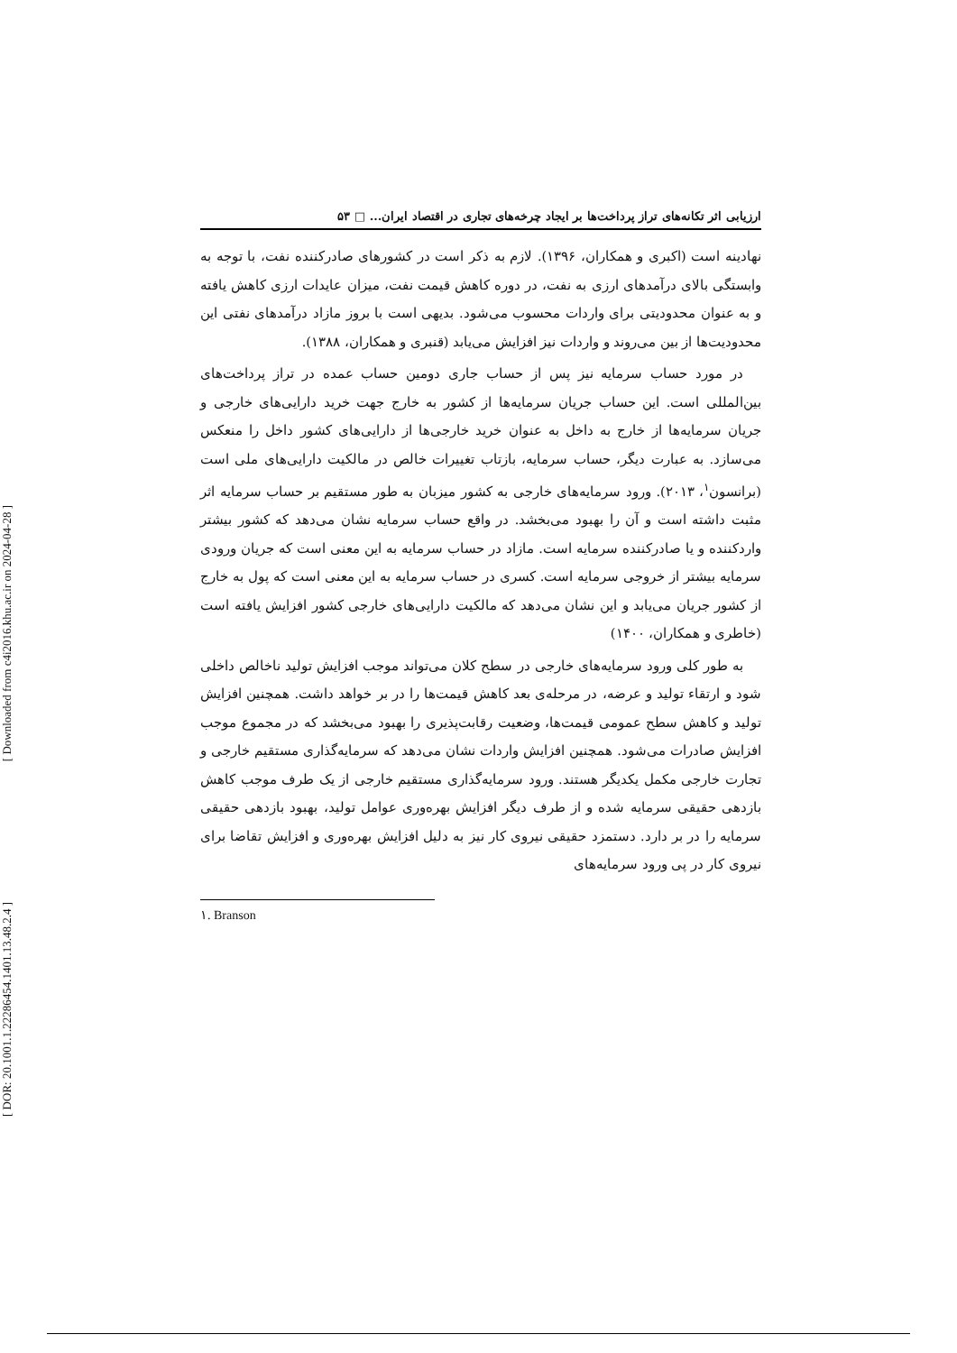[ Downloaded from c4i2016.khu.ac.ir on 2024-04-28 ]
[ DOR: 20.1001.1.22286454.1401.13.48.2.4 ]
ارزیابی اثر تکانه‌های تراز پرداخت‌ها بر ایجاد چرخه‌های تجاری در اقتصاد ایران... □ ۵۳
نهادینه است (اکبری و همکاران، ۱۳۹۶). لازم به ذکر است در کشورهای صادرکننده نفت، با توجه به وابستگی بالای درآمدهای ارزی به نفت، در دوره کاهش قیمت نفت، میزان عایدات ارزی کاهش یافته و به عنوان محدودیتی برای واردات محسوب می‌شود. بدیهی است با بروز مازاد درآمدهای نفتی این محدودیت‌ها از بین می‌روند و واردات نیز افزایش می‌یابد (قنبری و همکاران، ۱۳۸۸).
در مورد حساب سرمایه نیز پس از حساب جاری دومین حساب عمده در تراز پرداخت‌های بین‌المللی است. این حساب جریان سرمایه‌ها از کشور به خارج جهت خرید دارایی‌های خارجی و جریان سرمایه‌ها از خارج به داخل به عنوان خرید خارجی‌ها از دارایی‌های کشور داخل را منعکس می‌سازد. به عبارت دیگر، حساب سرمایه، بازتاب تغییرات خالص در مالکیت دارایی‌های ملی است (برانسون<sup>۱</sup>، ۲۰۱۳). ورود سرمایه‌های خارجی به کشور میزبان به طور مستقیم بر حساب سرمایه اثر مثبت داشته است و آن را بهبود می‌بخشد. در واقع حساب سرمایه نشان می‌دهد که کشور بیشتر واردکننده و یا صادرکننده سرمایه است. مازاد در حساب سرمایه به این معنی است که جریان ورودی سرمایه بیشتر از خروجی سرمایه است. کسری در حساب سرمایه به این معنی است که پول به خارج از کشور جریان می‌یابد و این نشان می‌دهد که مالکیت دارایی‌های خارجی کشور افزایش یافته است (خاطری و همکاران، ۱۴۰۰)
به طور کلی ورود سرمایه‌های خارجی در سطح کلان می‌تواند موجب افزایش تولید ناخالص داخلی شود و ارتقاء تولید و عرضه، در مرحله‌ی بعد کاهش قیمت‌ها را در بر خواهد داشت. همچنین افزایش تولید و کاهش سطح عمومی قیمت‌ها، وضعیت رقابت‌پذیری را بهبود می‌بخشد که در مجموع موجب افزایش صادرات می‌شود. همچنین افزایش واردات نشان می‌دهد که سرمایه‌گذاری مستقیم خارجی و تجارت خارجی مکمل یکدیگر هستند. ورود سرمایه‌گذاری مستقیم خارجی از یک طرف موجب کاهش بازدهی حقیقی سرمایه شده و از طرف دیگر افزایش بهره‌وری عوامل تولید، بهبود بازدهی حقیقی سرمایه را در بر دارد. دستمزد حقیقی نیروی کار نیز به دلیل افزایش بهره‌وری و افزایش تقاضا برای نیروی کار در پی ورود سرمایه‌های
١. Branson